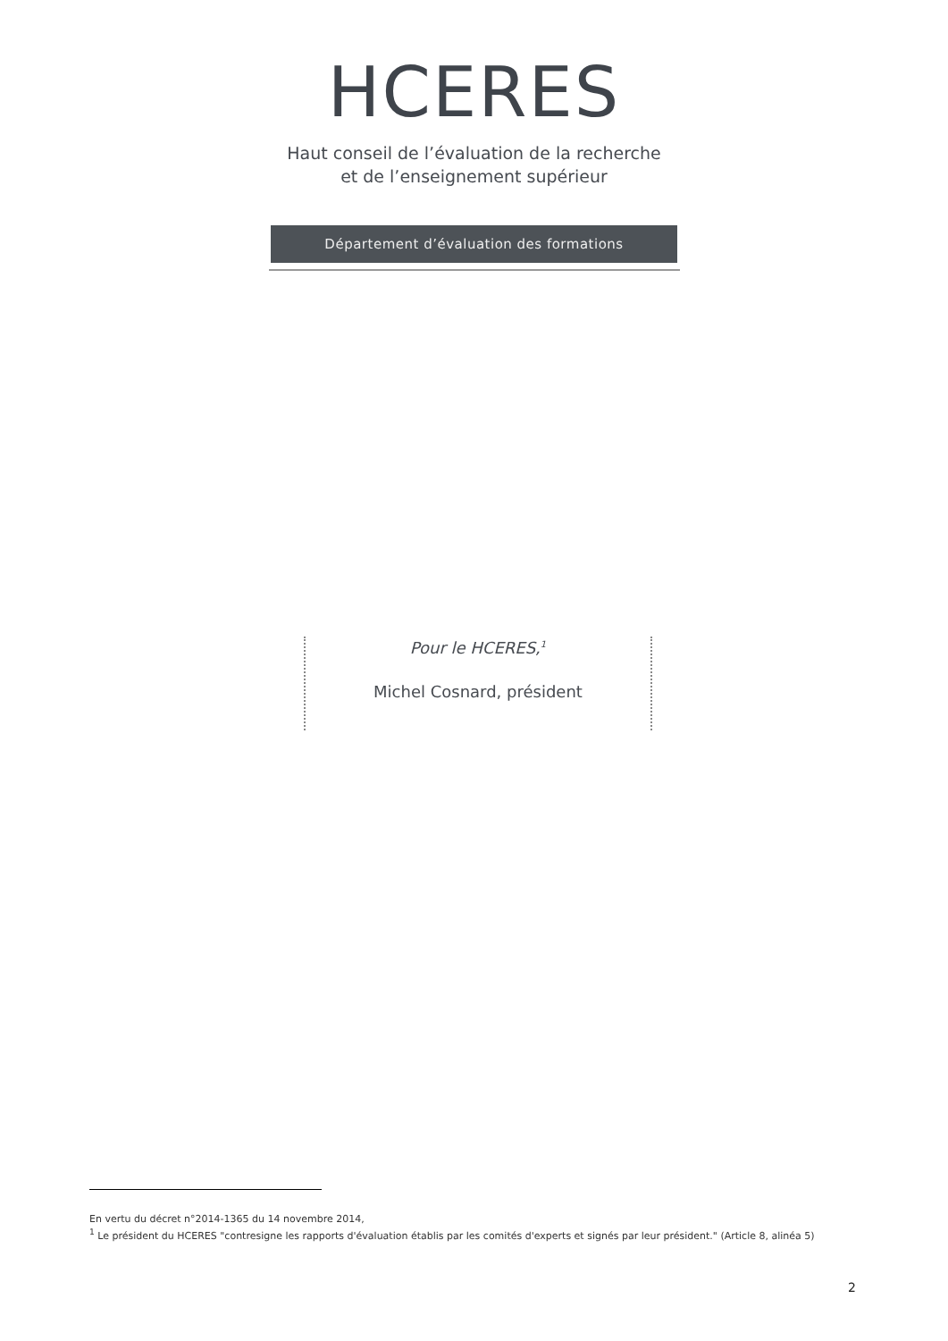HCERES
Haut conseil de l’évaluation de la recherche
et de l’enseignement supérieur
Département d’évaluation des formations
Pour le HCERES,<sup>1</sup>
Michel Cosnard, président
En vertu du décret n°2014-1365 du 14 novembre 2014,
<sup>1</sup> Le président du HCERES "contresigne les rapports d'évaluation établis par les comités d'experts et signés par leur président." (Article 8, alinéa 5)
2